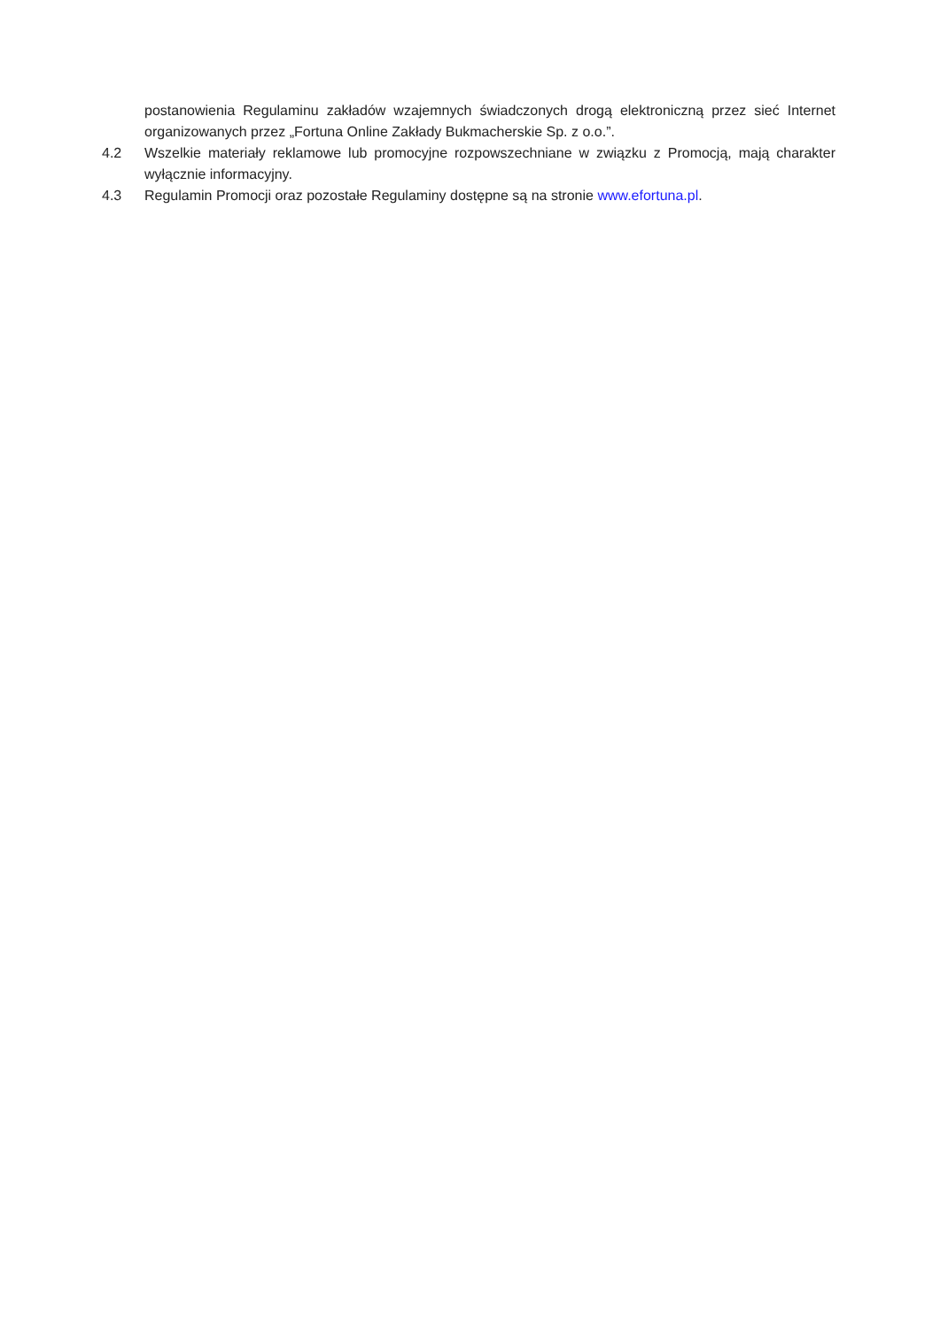postanowienia Regulaminu zakładów wzajemnych świadczonych drogą elektroniczną przez sieć Internet organizowanych przez „Fortuna Online Zakłady Bukmacherskie Sp. z o.o.”.
4.2 Wszelkie materiały reklamowe lub promocyjne rozpowszechniane w związku z Promocją, mają charakter wyłącznie informacyjny.
4.3 Regulamin Promocji oraz pozostałe Regulaminy dostępne są na stronie www.efortuna.pl.